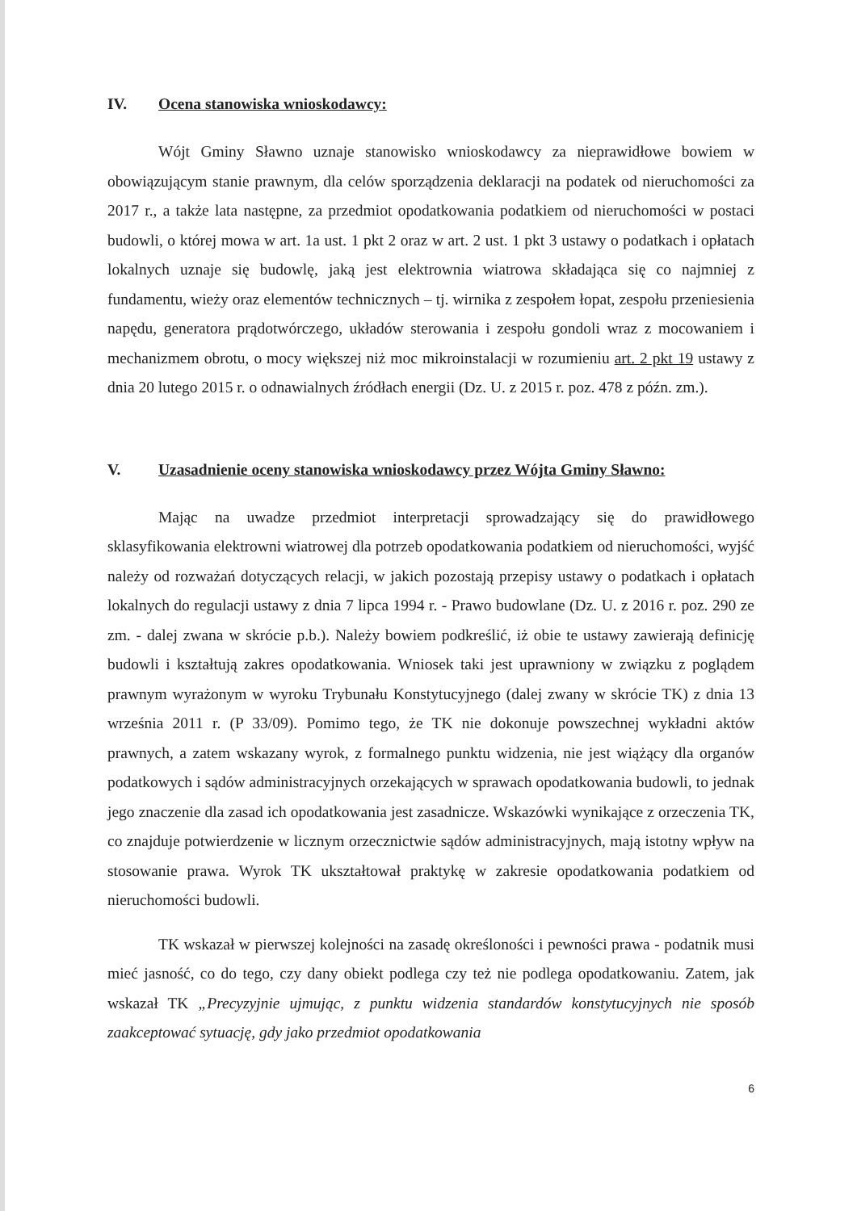IV. Ocena stanowiska wnioskodawcy:
Wójt Gminy Sławno uznaje stanowisko wnioskodawcy za nieprawidłowe bowiem w obowiązującym stanie prawnym, dla celów sporządzenia deklaracji na podatek od nieruchomości za 2017 r., a także lata następne, za przedmiot opodatkowania podatkiem od nieruchomości w postaci budowli, o której mowa w art. 1a ust. 1 pkt 2 oraz w art. 2 ust. 1 pkt 3 ustawy o podatkach i opłatach lokalnych uznaje się budowlę, jaką jest elektrownia wiatrowa składająca się co najmniej z fundamentu, wieży oraz elementów technicznych – tj. wirnika z zespołem łopat, zespołu przeniesienia napędu, generatora prądotwórczego, układów sterowania i zespołu gondoli wraz z mocowaniem i mechanizmem obrotu, o mocy większej niż moc mikroinstalacji w rozumieniu art. 2 pkt 19 ustawy z dnia 20 lutego 2015 r. o odnawialnych źródłach energii (Dz. U. z 2015 r. poz. 478 z późn. zm.).
V. Uzasadnienie oceny stanowiska wnioskodawcy przez Wójta Gminy Sławno:
Mając na uwadze przedmiot interpretacji sprowadzający się do prawidłowego sklasyfikowania elektrowni wiatrowej dla potrzeb opodatkowania podatkiem od nieruchomości, wyjść należy od rozważań dotyczących relacji, w jakich pozostają przepisy ustawy o podatkach i opłatach lokalnych do regulacji ustawy z dnia 7 lipca 1994 r. - Prawo budowlane (Dz. U. z 2016 r. poz. 290 ze zm. - dalej zwana w skrócie p.b.). Należy bowiem podkreślić, iż obie te ustawy zawierają definicję budowli i kształtują zakres opodatkowania. Wniosek taki jest uprawniony w związku z poglądem prawnym wyrażonym w wyroku Trybunału Konstytucyjnego (dalej zwany w skrócie TK) z dnia 13 września 2011 r. (P 33/09). Pomimo tego, że TK nie dokonuje powszechnej wykładni aktów prawnych, a zatem wskazany wyrok, z formalnego punktu widzenia, nie jest wiążący dla organów podatkowych i sądów administracyjnych orzekających w sprawach opodatkowania budowli, to jednak jego znaczenie dla zasad ich opodatkowania jest zasadnicze. Wskazówki wynikające z orzeczenia TK, co znajduje potwierdzenie w licznym orzecznictwie sądów administracyjnych, mają istotny wpływ na stosowanie prawa. Wyrok TK ukształtował praktykę w zakresie opodatkowania podatkiem od nieruchomości budowli.
TK wskazał w pierwszej kolejności na zasadę określoności i pewności prawa - podatnik musi mieć jasność, co do tego, czy dany obiekt podlega czy też nie podlega opodatkowaniu. Zatem, jak wskazał TK „Precyzyjnie ujmując, z punktu widzenia standardów konstytucyjnych nie sposób zaakceptować sytuację, gdy jako przedmiot opodatkowania
6